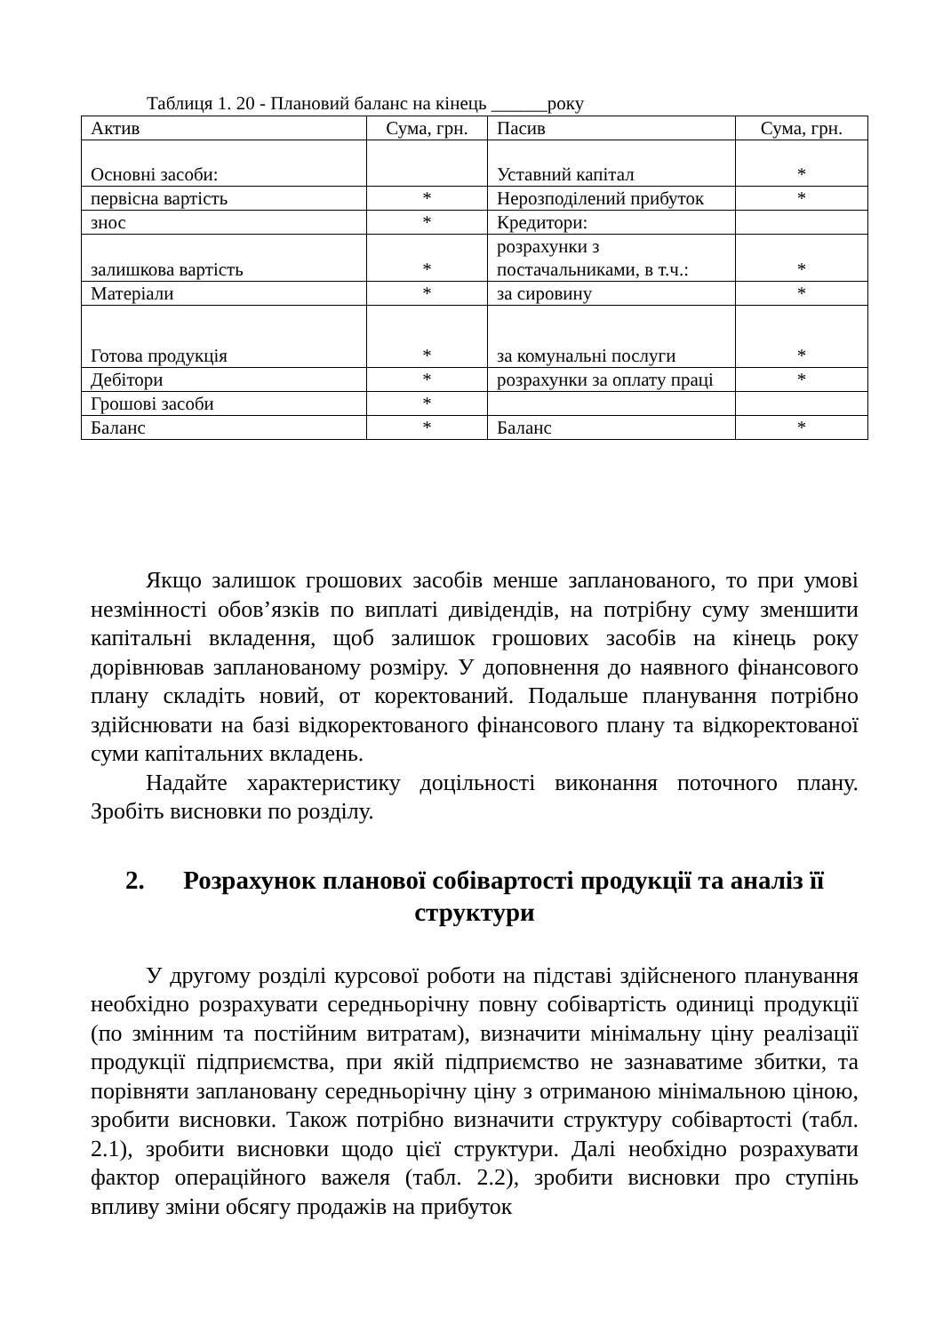Таблиця 1. 20 - Плановий баланс на кінець ______року
| Актив | Сума, грн. | Пасив | Сума, грн. |
| Основні засоби: | | Уставний капітал | * |
| первісна вартість | * | Нерозподілений прибуток | * |
| знос | * | Кредитори: | |
| залишкова вартість | * | розрахунки з постачальниками, в т.ч.: | * |
| Матеріали | * | за сировину | * |
| Готова продукція | * | за комунальні послуги | * |
| Дебітори | * | розрахунки за оплату праці | * |
| Грошові засоби | * | | |
| Баланс | * | Баланс | * |
Якщо залишок грошових засобів менше запланованого, то при умові незмінності обов’язків по виплаті дивідендів, на потрібну суму зменшити капітальні вкладення, щоб залишок грошових засобів на кінець року дорівнював запланованому розміру. У доповнення до наявного фінансового плану складіть новий, от коректований. Подальше планування потрібно здійснювати на базі відкоректованого фінансового плану та відкоректованої суми капітальних вкладень.
Надайте характеристику доцільності виконання поточного плану. Зробіть висновки по розділу.
2. Розрахунок планової собівартості продукції та аналіз її структури
У другому розділі курсової роботи на підставі здійсненого планування необхідно розрахувати середньорічну повну собівартість одиниці продукції (по змінним та постійним витратам), визначити мінімальну ціну реалізації продукції підприємства, при якій підприємство не зазнаватиме збитки, та порівняти заплановану середньорічну ціну з отриманою мінімальною ціною, зробити висновки. Також потрібно визначити структуру собівартості (табл. 2.1), зробити висновки щодо цієї структури. Далі необхідно розрахувати фактор операційного важеля (табл. 2.2), зробити висновки про ступінь впливу зміни обсягу продажів на прибуток